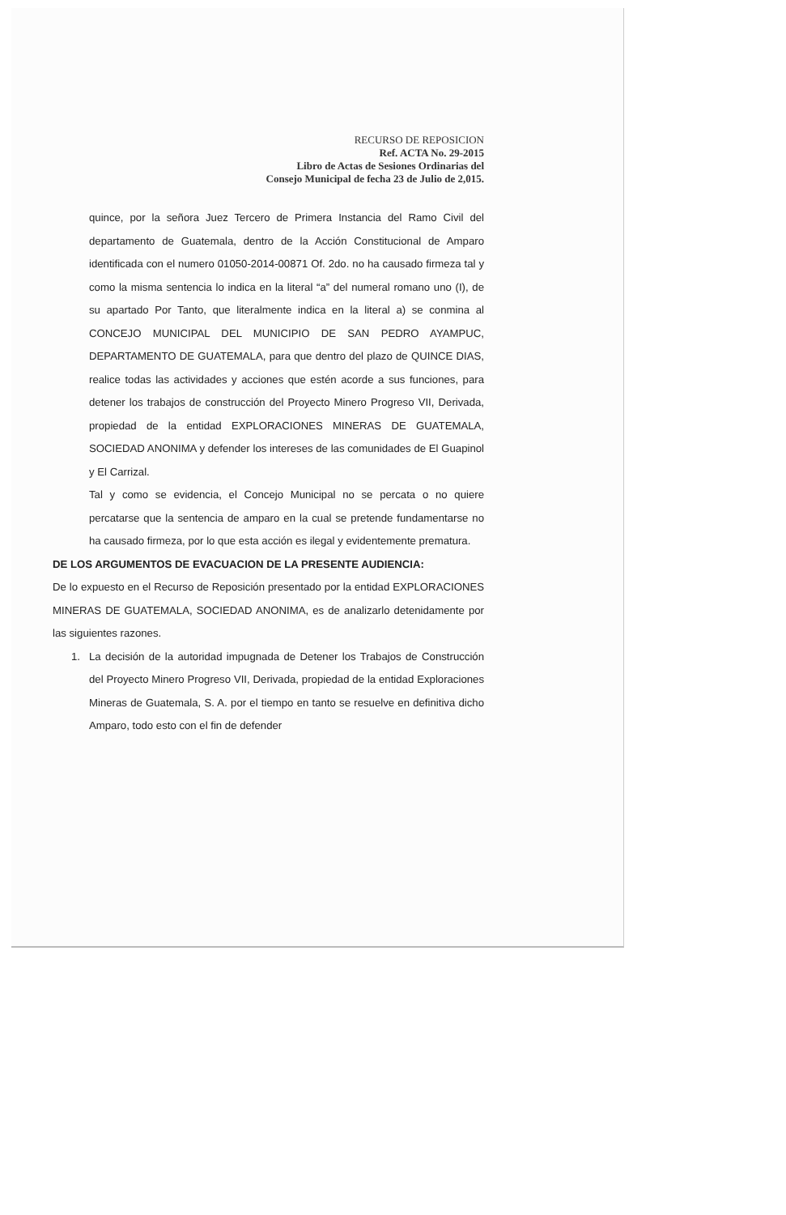RECURSO DE REPOSICION
Ref. ACTA No. 29-2015
Libro de Actas de Sesiones Ordinarias del
Consejo Municipal de fecha 23 de Julio de 2,015.
quince, por la señora Juez Tercero de Primera Instancia del Ramo Civil del departamento de Guatemala, dentro de la Acción Constitucional de Amparo identificada con el numero 01050-2014-00871 Of. 2do. no ha causado firmeza tal y como la misma sentencia lo indica en la literal “a” del numeral romano uno (I), de su apartado Por Tanto, que literalmente indica en la literal a) se conmina al CONCEJO MUNICIPAL DEL MUNICIPIO DE SAN PEDRO AYAMPUC, DEPARTAMENTO DE GUATEMALA, para que dentro del plazo de QUINCE DIAS, realice todas las actividades y acciones que estén acorde a sus funciones, para detener los trabajos de construcción del Proyecto Minero Progreso VII, Derivada, propiedad de la entidad EXPLORACIONES MINERAS DE GUATEMALA, SOCIEDAD ANONIMA y defender los intereses de las comunidades de El Guapinol y El Carrizal.
Tal y como se evidencia, el Concejo Municipal no se percata o no quiere percatarse que la sentencia de amparo en la cual se pretende fundamentarse no ha causado firmeza, por lo que esta acción es ilegal y evidentemente prematura.
DE LOS ARGUMENTOS DE EVACUACION DE LA PRESENTE AUDIENCIA:
De lo expuesto en el Recurso de Reposición presentado por la entidad EXPLORACIONES MINERAS DE GUATEMALA, SOCIEDAD ANONIMA, es de analizarlo detenidamente por las siguientes razones.
1. La decisión de la autoridad impugnada de Detener los Trabajos de Construcción del Proyecto Minero Progreso VII, Derivada, propiedad de la entidad Exploraciones Mineras de Guatemala, S. A. por el tiempo en tanto se resuelve en definitiva dicho Amparo, todo esto con el fin de defender